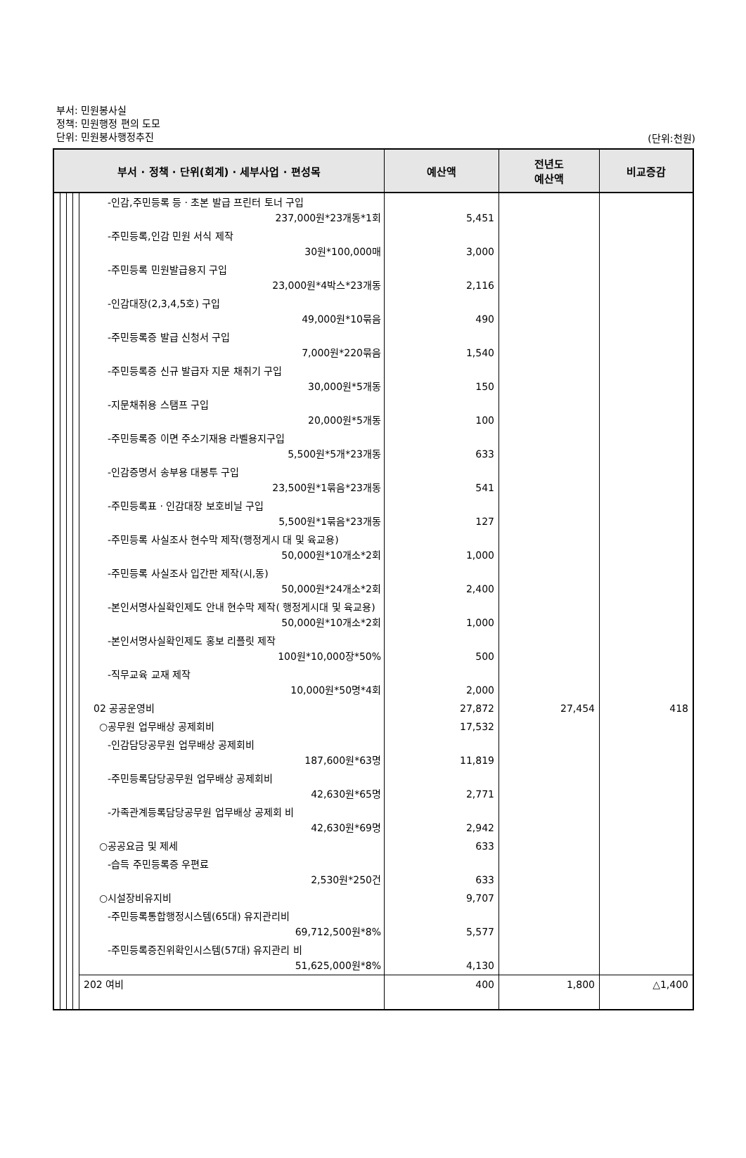부서: 민원봉사실
정책: 민원행정 편의 도모
단위: 민원봉사행정추진
(단위:천원)
| 부서 · 정책 · 단위(회계) · 세부사업 · 편성목 | | | | | 예산액 | 전년도 예산액 | 비교증감 |
| --- | --- | --- | --- | --- | --- | --- | --- |
| | | | | -인감,주민등록 등 · 초본 발급 프린터 토너 구입 237,000원*23개동*1회 | 5,451 | | |
| | | | | -주민등록,인감 민원 서식 제작 30원*100,000매 | 3,000 | | |
| | | | | -주민등록 민원발급용지 구입 23,000원*4박스*23개동 | 2,116 | | |
| | | | | -인감대장(2,3,4,5호) 구입 49,000원*10묶음 | 490 | | |
| | | | | -주민등록증 발급 신청서 구입 7,000원*220묶음 | 1,540 | | |
| | | | | -주민등록증 신규 발급자 지문 채취기 구입 30,000원*5개동 | 150 | | |
| | | | | -지문채취용 스탬프 구입 20,000원*5개동 | 100 | | |
| | | | | -주민등록증 이면 주소기재용 라벨용지구입 5,500원*5개*23개동 | 633 | | |
| | | | | -인감증명서 송부용 대봉투 구입 23,500원*1묶음*23개동 | 541 | | |
| | | | | -주민등록표 · 인감대장 보호비닐 구입 5,500원*1묶음*23개동 | 127 | | |
| | | | | -주민등록 사실조사 현수막 제작(행정게시 대 및 육교용) 50,000원*10개소*2회 | 1,000 | | |
| | | | | -주민등록 사실조사 입간판 제작(시,동) 50,000원*24개소*2회 | 2,400 | | |
| | | | | -본인서명사실확인제도 안내 현수막 제작( 행정게시대 및 육교용) 50,000원*10개소*2회 | 1,000 | | |
| | | | | -본인서명사실확인제도 홍보 리플릿 제작 100원*10,000장*50% | 500 | | |
| | | | | -직무교육 교재 제작 10,000원*50명*4회 | 2,000 | | |
| | | | | 02 공공운영비 | 27,872 | 27,454 | 418 |
| | | | | ○공무원 업무배상 공제회비 | 17,532 | | |
| | | | | -인감담당공무원 업무배상 공제회비 187,600원*63명 | 11,819 | | |
| | | | | -주민등록담당공무원 업무배상 공제회비 42,630원*65명 | 2,771 | | |
| | | | | -가족관계등록담당공무원 업무배상 공제회 비 42,630원*69명 | 2,942 | | |
| | | | | ○공공요금 및 제세 | 633 | | |
| | | | | -습득 주민등록증 우편료 2,530원*250건 | 633 | | |
| | | | | ○시설장비유지비 | 9,707 | | |
| | | | | -주민등록통합행정시스템(65대) 유지관리비 69,712,500원*8% | 5,577 | | |
| | | | | -주민등록증진위확인시스템(57대) 유지관리 비 51,625,000원*8% | 4,130 | | |
| | | | | 202 여비 | 400 | 1,800 | △1,400 |